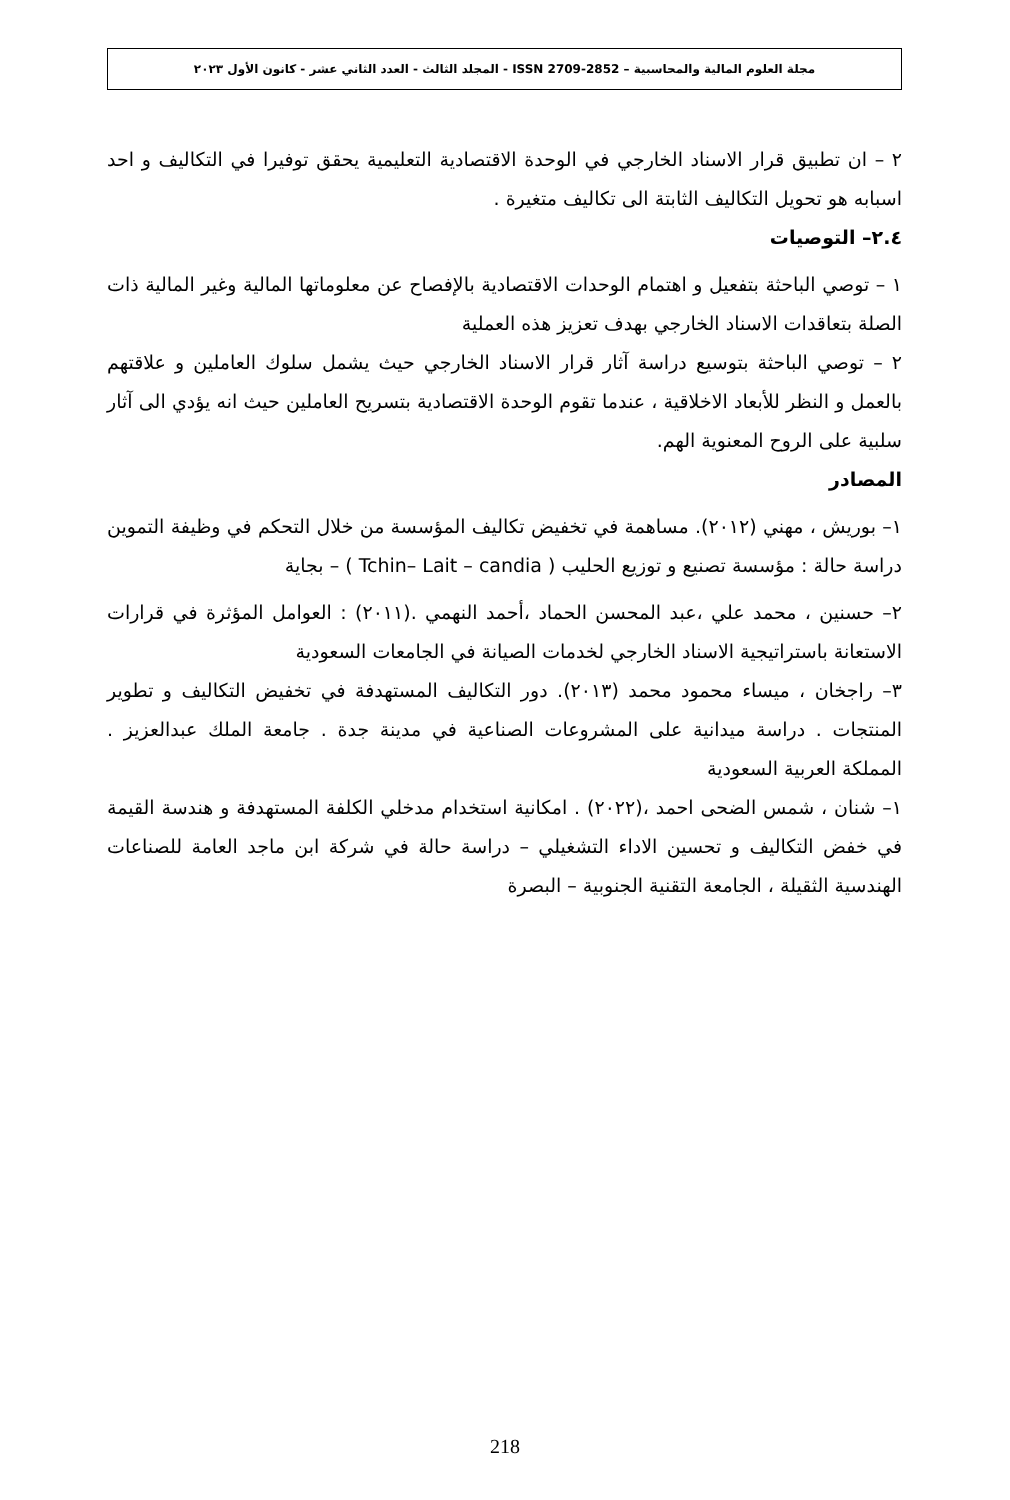مجلة العلوم المالية والمحاسبية – ISSN 2709-2852 - المجلد الثالث - العدد الثاني عشر - كانون الأول ٢٠٢٣
٢ – ان تطبيق قرار الاسناد الخارجي في الوحدة الاقتصادية التعليمية يحقق توفيرا في التكاليف و احد اسبابه هو تحويل التكاليف الثابتة الى تكاليف متغيرة .
٢.٤– التوصيات
١ – توصي الباحثة بتفعيل و اهتمام الوحدات الاقتصادية بالإفصاح عن معلوماتها المالية وغير المالية ذات الصلة بتعاقدات الاسناد الخارجي بهدف تعزيز هذه العملية
٢ – توصي الباحثة بتوسيع دراسة آثار قرار الاسناد الخارجي حيث يشمل سلوك العاملين و علاقتهم بالعمل و النظر للأبعاد الاخلاقية ، عندما تقوم الوحدة الاقتصادية بتسريح العاملين حيث انه يؤدي الى آثار سلبية على الروح المعنوية الهم.
المصادر
١– بوريش ، مهني (٢٠١٢). مساهمة في تخفيض تكاليف المؤسسة من خلال التحكم في وظيفة التموين دراسة حالة : مؤسسة تصنيع و توزيع الحليب ( Tchin– Lait – candia ) – بجاية
٢– حسنين ، محمد علي ،عبد المحسن الحماد ،أحمد النهمي .(٢٠١١) : العوامل المؤثرة في قرارات الاستعانة باستراتيجية الاسناد الخارجي لخدمات الصيانة في الجامعات السعودية
٣– راجخان ، ميساء محمود محمد (٢٠١٣). دور التكاليف المستهدفة في تخفيض التكاليف و تطوير المنتجات . دراسة ميدانية على المشروعات الصناعية في مدينة جدة . جامعة الملك عبدالعزيز . المملكة العربية السعودية
١– شنان ، شمس الضحى احمد ،(٢٠٢٢) . امكانية استخدام مدخلي الكلفة المستهدفة و هندسة القيمة في خفض التكاليف و تحسين الاداء التشغيلي – دراسة حالة في شركة ابن ماجد العامة للصناعات الهندسية الثقيلة ، الجامعة التقنية الجنوبية – البصرة
218